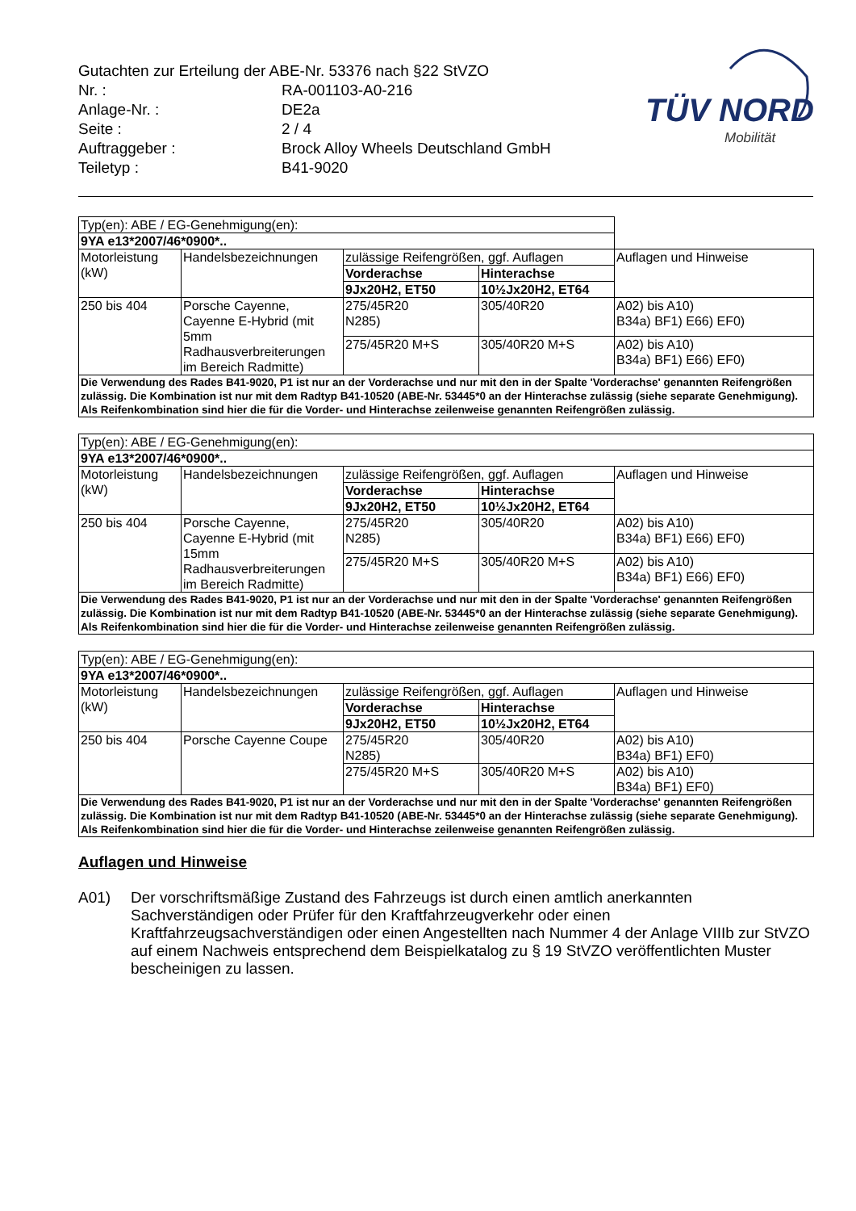Gutachten zur Erteilung der ABE-Nr. 53376 nach §22 StVZO
Nr. : RA-001103-A0-216
Anlage-Nr. : DE2a
Seite : 2 / 4
Auftraggeber : Brock Alloy Wheels Deutschland GmbH
Teiletyp : B41-9020
TÜV NORD
Mobilität
| Typ(en): ABE / EG-Genehmigung(en): | | | | |
| 9YA e13*2007/46*0900*.. | | | | |
| Motorleistung (kW) | Handelsbezeichnungen | zulässige Reifengrößen, ggf. Auflagen | | Auflagen und Hinweise |
| | | Vorderachse | Hinterachse | |
| | | 9Jx20H2, ET50 | 10½Jx20H2, ET64 | |
| 250 bis 404 | Porsche Cayenne, Cayenne E-Hybrid (mit 5mm Radhausverbreiterungen im Bereich Radmitte) | 275/45R20 N285) | 305/40R20 | A02) bis A10) B34a) BF1) E66) EF0) |
| | | 275/45R20 M+S | 305/40R20 M+S | A02) bis A10) B34a) BF1) E66) EF0) |
| Die Verwendung des Rades B41-9020, P1 ist nur an der Vorderachse und nur mit den in der Spalte 'Vorderachse' genannten Reifengrößen zulässig. Die Kombination ist nur mit dem Radtyp B41-10520 (ABE-Nr. 53445*0 an der Hinterachse zulässig (siehe separate Genehmigung). Als Reifenkombination sind hier die für die Vorder- und Hinterachse zeilenweise genannten Reifengrößen zulässig. | | | | |
| Typ(en): ABE / EG-Genehmigung(en): | | | | |
| 9YA e13*2007/46*0900*.. | | | | |
| Motorleistung (kW) | Handelsbezeichnungen | zulässige Reifengrößen, ggf. Auflagen | | Auflagen und Hinweise |
| | | Vorderachse | Hinterachse | |
| | | 9Jx20H2, ET50 | 10½Jx20H2, ET64 | |
| 250 bis 404 | Porsche Cayenne, Cayenne E-Hybrid (mit 15mm Radhausverbreiterungen im Bereich Radmitte) | 275/45R20 N285) | 305/40R20 | A02) bis A10) B34a) BF1) E66) EF0) |
| | | 275/45R20 M+S | 305/40R20 M+S | A02) bis A10) B34a) BF1) E66) EF0) |
| Die Verwendung des Rades B41-9020, P1 ist nur an der Vorderachse und nur mit den in der Spalte 'Vorderachse' genannten Reifengrößen zulässig. Die Kombination ist nur mit dem Radtyp B41-10520 (ABE-Nr. 53445*0 an der Hinterachse zulässig (siehe separate Genehmigung). Als Reifenkombination sind hier die für die Vorder- und Hinterachse zeilenweise genannten Reifengrößen zulässig. | | | | |
| Typ(en): ABE / EG-Genehmigung(en): | | | | |
| 9YA e13*2007/46*0900*.. | | | | |
| Motorleistung (kW) | Handelsbezeichnungen | zulässige Reifengrößen, ggf. Auflagen | | Auflagen und Hinweise |
| | | Vorderachse | Hinterachse | |
| | | 9Jx20H2, ET50 | 10½Jx20H2, ET64 | |
| 250 bis 404 | Porsche Cayenne Coupe | 275/45R20 N285) | 305/40R20 | A02) bis A10) B34a) BF1) EF0) |
| | | 275/45R20 M+S | 305/40R20 M+S | A02) bis A10) B34a) BF1) EF0) |
| Die Verwendung des Rades B41-9020, P1 ist nur an der Vorderachse und nur mit den in der Spalte 'Vorderachse' genannten Reifengrößen zulässig. Die Kombination ist nur mit dem Radtyp B41-10520 (ABE-Nr. 53445*0 an der Hinterachse zulässig (siehe separate Genehmigung). Als Reifenkombination sind hier die für die Vorder- und Hinterachse zeilenweise genannten Reifengrößen zulässig. | | | | |
Auflagen und Hinweise
A01) Der vorschriftsmäßige Zustand des Fahrzeugs ist durch einen amtlich anerkannten Sachverständigen oder Prüfer für den Kraftfahrzeugverkehr oder einen Kraftfahrzeugsachverständigen oder einen Angestellten nach Nummer 4 der Anlage VIIIb zur StVZO auf einem Nachweis entsprechend dem Beispielkatalog zu § 19 StVZO veröffentlichten Muster bescheinigen zu lassen.